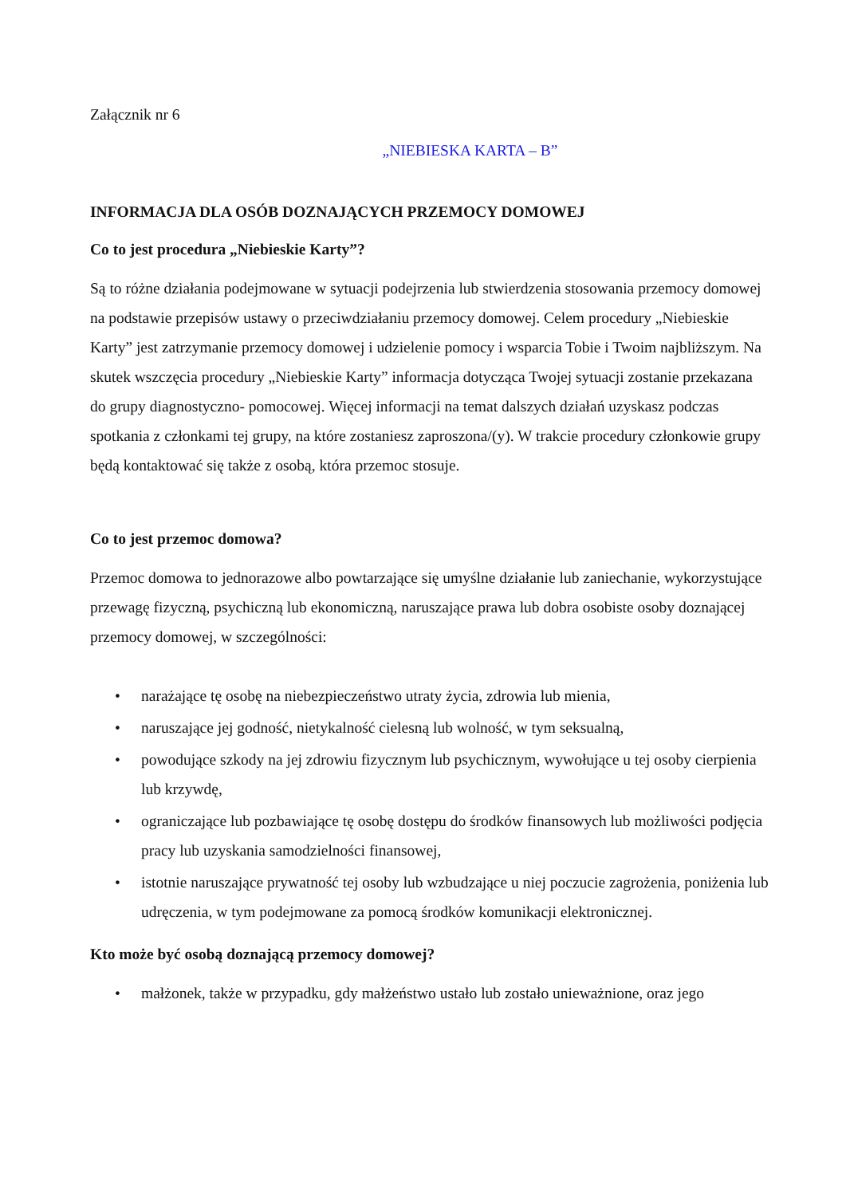Załącznik nr 6
„NIEBIESKA KARTA – B”
INFORMACJA DLA OSÓB DOZNAJĄCYCH PRZEMOCY DOMOWEJ
Co to jest procedura „Niebieskie Karty”?
Są to różne działania podejmowane w sytuacji podejrzenia lub stwierdzenia stosowania przemocy domowej na podstawie przepisów ustawy o przeciwdziałaniu przemocy domowej. Celem procedury „Niebieskie Karty” jest zatrzymanie przemocy domowej i udzielenie pomocy i wsparcia Tobie i Twoim najbliższym. Na skutek wszczęcia procedury „Niebieskie Karty” informacja dotycząca Twojej sytuacji zostanie przekazana do grupy diagnostyczno- pomocowej. Więcej informacji na temat dalszych działań uzyskasz podczas spotkania z członkami tej grupy, na które zostaniesz zaproszona/(y). W trakcie procedury członkowie grupy będą kontaktować się także z osobą, która przemoc stosuje.
Co to jest przemoc domowa?
Przemoc domowa to jednorazowe albo powtarzające się umyślne działanie lub zaniechanie, wykorzystujące przewagę fizyczną, psychiczną lub ekonomiczną, naruszające prawa lub dobra osobiste osoby doznającej przemocy domowej, w szczególności:
• narażające tę osobę na niebezpieczeństwo utraty życia, zdrowia lub mienia,
• naruszające jej godność, nietykalność cielesną lub wolność, w tym seksualną,
• powodujące szkody na jej zdrowiu fizycznym lub psychicznym, wywołujące u tej osoby cierpienia lub krzywdę,
• ograniczające lub pozbawiające tę osobę dostępu do środków finansowych lub możliwości podjęcia pracy lub uzyskania samodzielności finansowej,
• istotnie naruszające prywatność tej osoby lub wzbudzające u niej poczucie zagrożenia, poniżenia lub udręczenia, w tym podejmowane za pomocą środków komunikacji elektronicznej.
Kto może być osobą doznającą przemocy domowej?
• małżonek, także w przypadku, gdy małżeństwo ustało lub zostało unieważnione, oraz jego